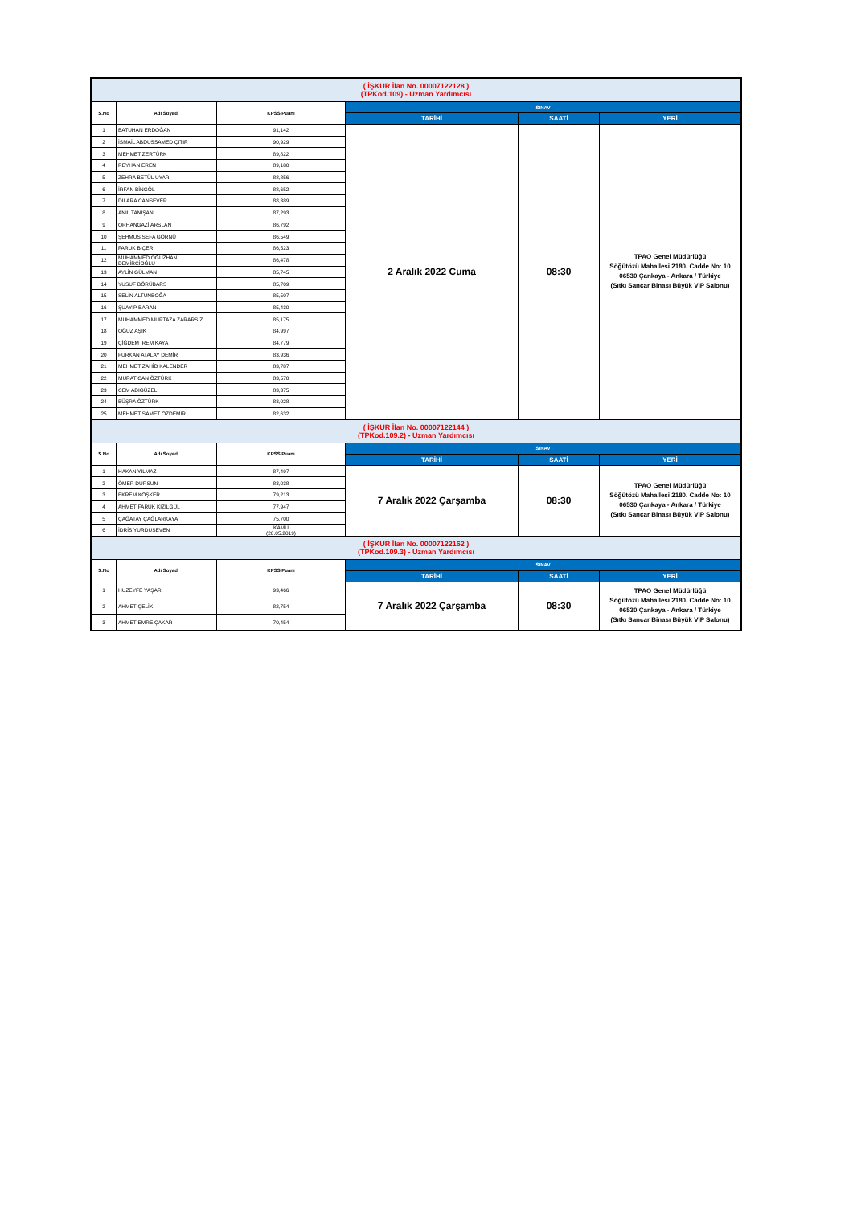| ( İŞKUR İlan No. 00007122128 ) (TPKod.109) - Uzman Yardımcısı | | | | | |
| S.No | Adı Soyadı | KPSS Puanı | SINAV | | |
| | | | TARİHİ | SAATİ | YERİ |
| 1 | BATUHAN ERDOĞAN | 91,142 | 2 Aralık 2022 Cuma | 08:30 | TPAO Genel Müdürlüğü Söğütözü Mahallesi 2180. Cadde No: 10 06530 Çankaya - Ankara / Türkiye (Sıtkı Sancar Binası Büyük VIP Salonu) |
| 2 | İSMAİL ABDUSSAMED ÇITIR | 90,929 | | | |
| 3 | MEHMET ZERTÜRK | 89,822 | | | |
| 4 | REYHAN EREN | 89,180 | | | |
| 5 | ZEHRA BETÜL UYAR | 88,856 | | | |
| 6 | İRFAN BİNGÖL | 88,652 | | | |
| 7 | DİLARA CANSEVER | 88,389 | | | |
| 8 | ANIL TANİŞAN | 87,293 | | | |
| 9 | ORHANGAZİ ARSLAN | 86,792 | | | |
| 10 | ŞEHMUS SEFA GÖRNÜ | 86,549 | | | |
| 11 | FARUK BİÇER | 86,523 | | | |
| 12 | MUHAMMED OĞUZHAN DEMİRCİOĞLU | 86,478 | | | |
| 13 | AYLİN GÜLMAN | 85,745 | | | |
| 14 | YUSUF BÖRÜBARS | 85,709 | | | |
| 15 | SELİN ALTUNBOĞA | 85,507 | | | |
| 16 | ŞUAYIP BARAN | 85,430 | | | |
| 17 | MUHAMMED MURTAZA ZARARSIZ | 85,175 | | | |
| 18 | OĞUZ AŞIK | 84,997 | | | |
| 19 | ÇİĞDEM İREM KAYA | 84,779 | | | |
| 20 | FURKAN ATALAY DEMİR | 83,936 | | | |
| 21 | MEHMET ZAHİD KALENDER | 83,787 | | | |
| 22 | MURAT CAN ÖZTÜRK | 83,570 | | | |
| 23 | CEM ADIGÜZEL | 83,375 | | | |
| 24 | BÜŞRA ÖZTÜRK | 83,028 | | | |
| 25 | MEHMET SAMET ÖZDEMİR | 82,632 | | | |
| ( İŞKUR İlan No. 00007122144 ) (TPKod.109.2) - Uzman Yardımcısı | | | | | |
| S.No | Adı Soyadı | KPSS Puanı | SINAV | | |
| | | | TARİHİ | SAATİ | YERİ |
| 1 | HAKAN YILMAZ | 87,497 | 7 Aralık 2022 Çarşamba | 08:30 | TPAO Genel Müdürlüğü Söğütözü Mahallesi 2180. Cadde No: 10 06530 Çankaya - Ankara / Türkiye (Sıtkı Sancar Binası Büyük VIP Salonu) |
| 2 | ÖMER DURSUN | 83,038 | | | |
| 3 | EKREM KÖŞKER | 79,213 | | | |
| 4 | AHMET FARUK KIZILGÜL | 77,947 | | | |
| 5 | ÇAĞATAY ÇAĞLARKAYA | 75,700 | | | |
| 6 | İDRİS YURDUSEVEN | KAMU (20.05.2019) | | | |
| ( İŞKUR İlan No. 00007122162 ) (TPKod.109.3) - Uzman Yardımcısı | | | | | |
| S.No | Adı Soyadı | KPSS Puanı | SINAV | | |
| | | | TARİHİ | SAATİ | YERİ |
| 1 | HUZEYFE YAŞAR | 93,466 | 7 Aralık 2022 Çarşamba | 08:30 | TPAO Genel Müdürlüğü Söğütözü Mahallesi 2180. Cadde No: 10 06530 Çankaya - Ankara / Türkiye (Sıtkı Sancar Binası Büyük VIP Salonu) |
| 2 | AHMET ÇELİK | 82,754 | | | |
| 3 | AHMET EMRE ÇAKAR | 70,454 | | | |